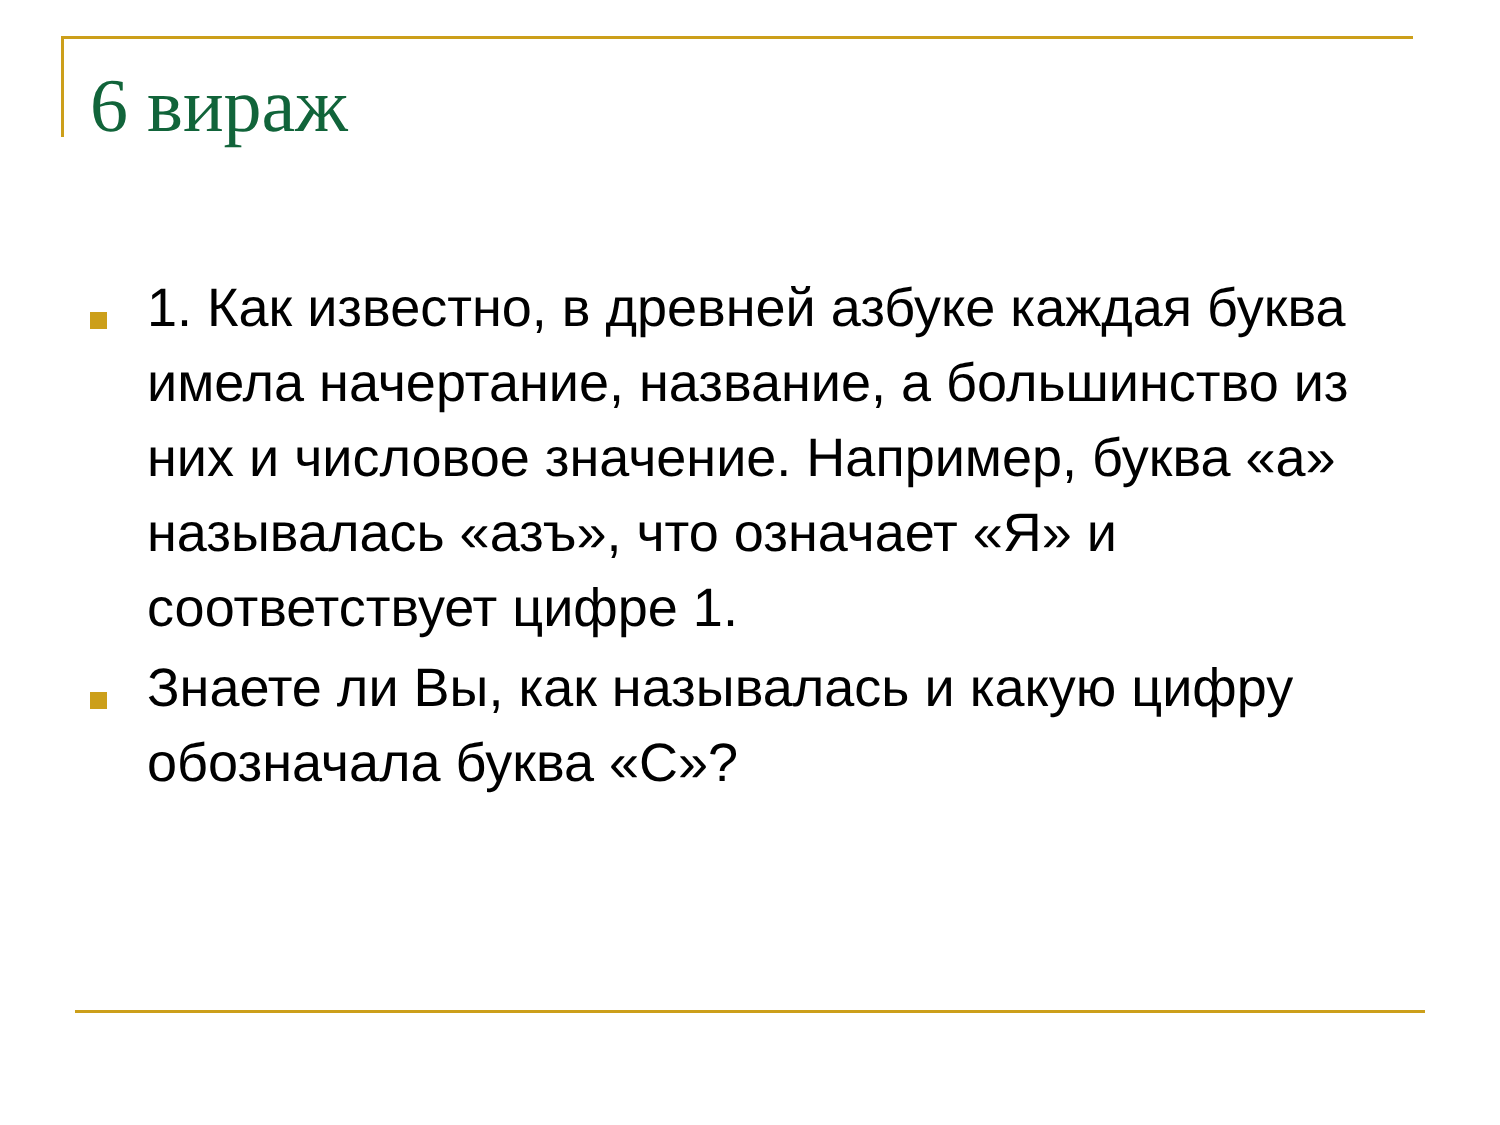6 вираж
1. Как известно, в древней азбуке каждая буква имела начертание, название, а большинство из них и числовое значение. Например, буква «а» называлась «азъ», что означает «Я» и соответствует цифре 1.
Знаете ли Вы, как называлась и какую цифру обозначала буква «С»?